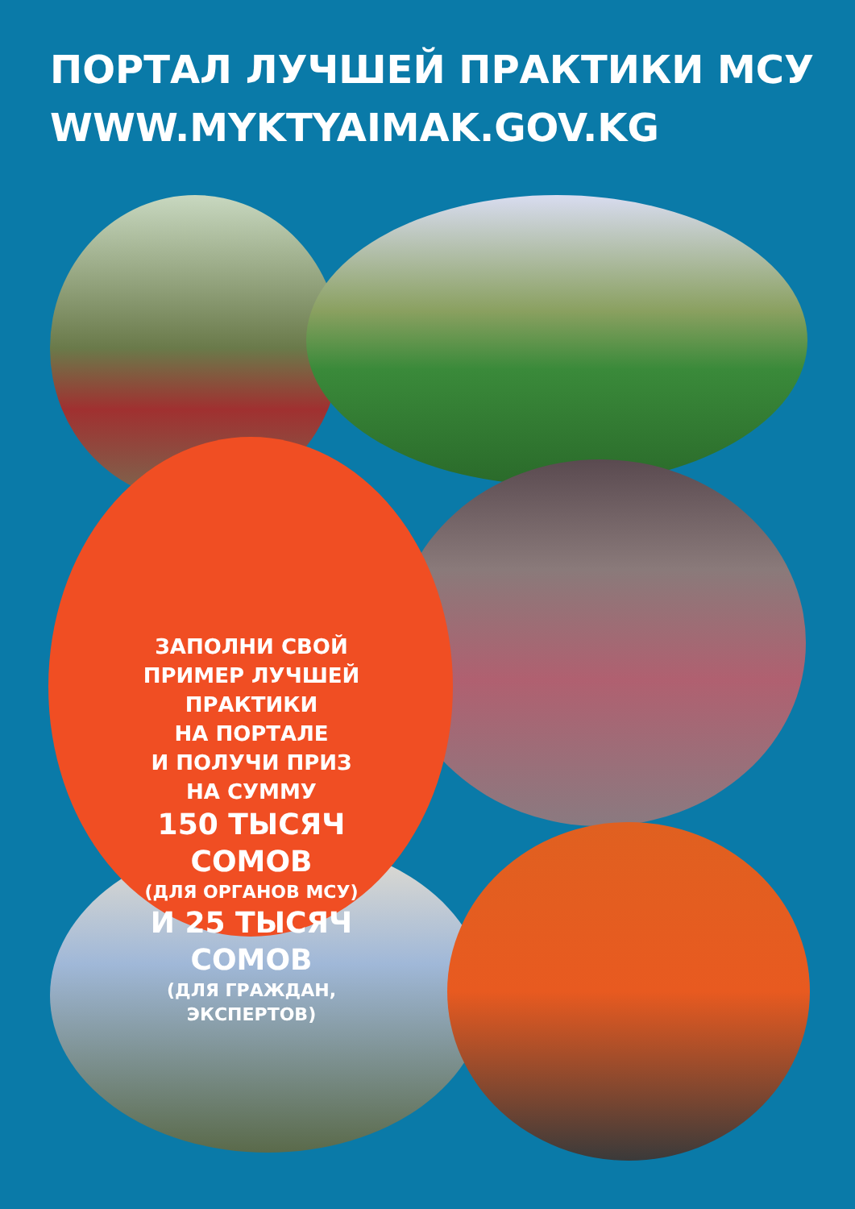ПОРТАЛ ЛУЧШЕЙ ПРАКТИКИ МСУ
WWW.MYKTYAIMAK.GOV.KG
ЗАПОЛНИ СВОЙ
ПРИМЕР ЛУЧШЕЙ
ПРАКТИКИ
НА ПОРТАЛЕ
И ПОЛУЧИ ПРИЗ
НА СУММУ
150 ТЫСЯЧ
СОМОВ
(ДЛЯ ОРГАНОВ МСУ)
И 25 ТЫСЯЧ
СОМОВ
(ДЛЯ ГРАЖДАН,
ЭКСПЕРТОВ)